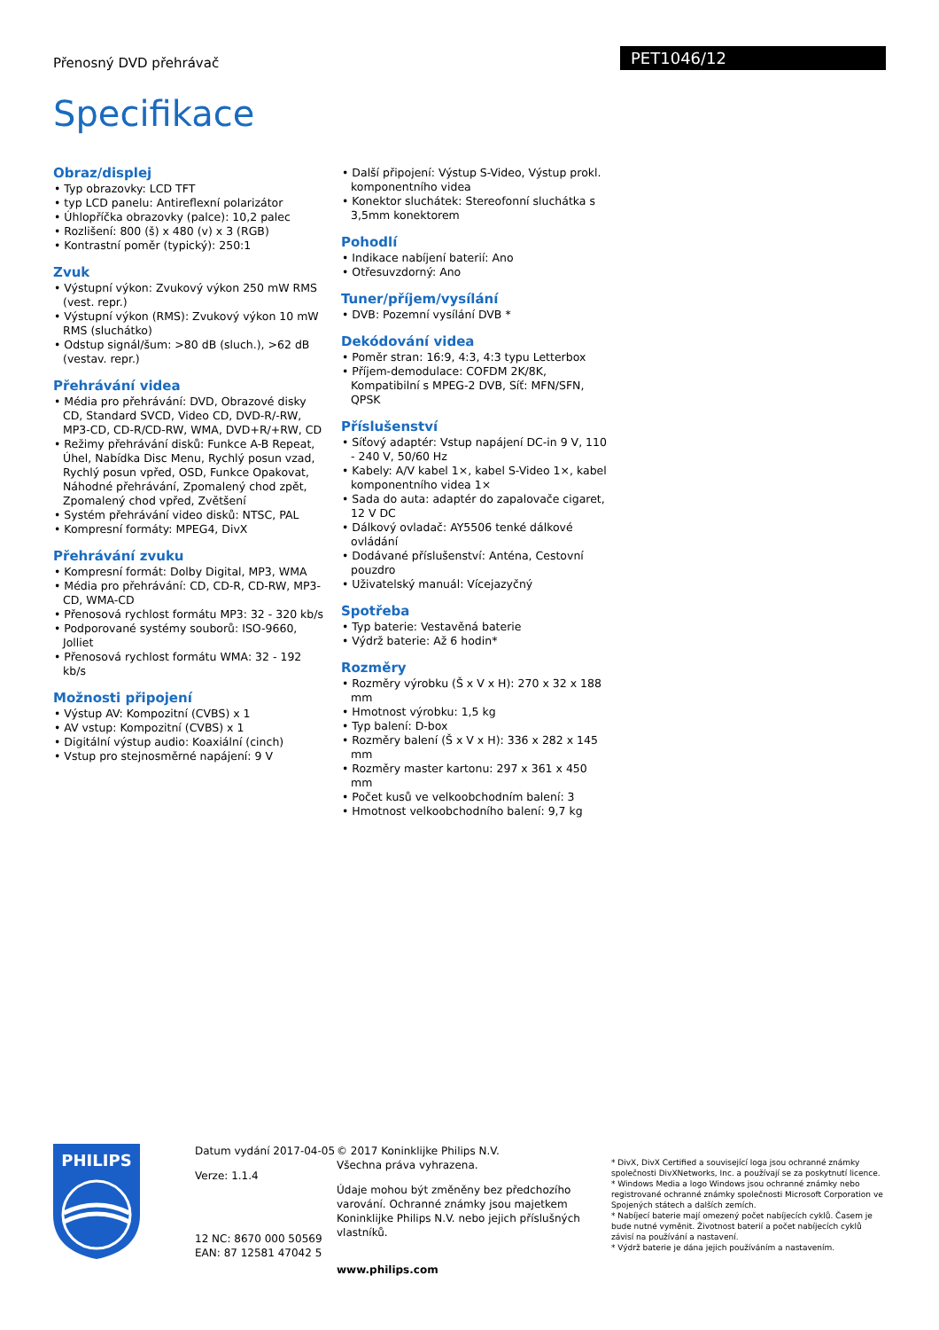Přenosný DVD přehrávač PET1046/12
Specifikace
Obraz/displej
• Typ obrazovky: LCD TFT
• typ LCD panelu: Antireflexní polarizátor
• Úhlopříčka obrazovky (palce): 10,2 palec
• Rozlišení: 800 (š) x 480 (v) x 3 (RGB)
• Kontrastní poměr (typický): 250:1
Zvuk
• Výstupní výkon: Zvukový výkon 250 mW RMS (vest. repr.)
• Výstupní výkon (RMS): Zvukový výkon 10 mW RMS (sluchátko)
• Odstup signál/šum: >80 dB (sluch.), >62 dB (vestav. repr.)
Přehrávání videa
• Média pro přehrávání: DVD, Obrazové disky CD, Standard SVCD, Video CD, DVD-R/-RW, MP3-CD, CD-R/CD-RW, WMA, DVD+R/+RW, CD
• Režimy přehrávání disků: Funkce A-B Repeat, Úhel, Nabídka Disc Menu, Rychlý posun vzad, Rychlý posun vpřed, OSD, Funkce Opakovat, Náhodné přehrávání, Zpomalený chod zpět, Zpomalený chod vpřed, Zvětšení
• Systém přehrávání video disků: NTSC, PAL
• Kompresní formáty: MPEG4, DivX
Přehrávání zvuku
• Kompresní formát: Dolby Digital, MP3, WMA
• Média pro přehrávání: CD, CD-R, CD-RW, MP3-CD, WMA-CD
• Přenosová rychlost formátu MP3: 32 - 320 kb/s
• Podporované systémy souborů: ISO-9660, Jolliet
• Přenosová rychlost formátu WMA: 32 - 192 kb/s
Možnosti připojení
• Výstup AV: Kompozitní (CVBS) x 1
• AV vstup: Kompozitní (CVBS) x 1
• Digitální výstup audio: Koaxiální (cinch)
• Vstup pro stejnosměrné napájení: 9 V
• Další připojení: Výstup S-Video, Výstup prokl. komponentního videa
• Konektor sluchátek: Stereofonní sluchátka s 3,5mm konektorem
Pohodlí
• Indikace nabíjení baterií: Ano
• Otřesuvzdorný: Ano
Tuner/příjem/vysílání
• DVB: Pozemní vysílání DVB *
Dekódování videa
• Poměr stran: 16:9, 4:3, 4:3 typu Letterbox
• Příjem-demodulace: COFDM 2K/8K, Kompatibilní s MPEG-2 DVB, Síť: MFN/SFN, QPSK
Příslušenství
• Síťový adaptér: Vstup napájení DC-in 9 V, 110 - 240 V, 50/60 Hz
• Kabely: A/V kabel 1×, kabel S-Video 1×, kabel komponentního videa 1×
• Sada do auta: adaptér do zapalovače cigaret, 12 V DC
• Dálkový ovladač: AY5506 tenké dálkové ovládání
• Dodávané příslušenství: Anténa, Cestovní pouzdro
• Uživatelský manuál: Vícejazyčný
Spotřeba
• Typ baterie: Vestavěná baterie
• Výdrž baterie: Až 6 hodin*
Rozměry
• Rozměry výrobku (Š x V x H): 270 x 32 x 188 mm
• Hmotnost výrobku: 1,5 kg
• Typ balení: D-box
• Rozměry balení (Š x V x H): 336 x 282 x 145 mm
• Rozměry master kartonu: 297 x 361 x 450 mm
• Počet kusů ve velkoobchodním balení: 3
• Hmotnost velkoobchodního balení: 9,7 kg
PHILIPS
Datum vydání 2017-04-05
Verze: 1.1.4
12 NC: 8670 000 50569
EAN: 87 12581 47042 5
© 2017 Koninklijke Philips N.V.
Všechna práva vyhrazena.
Údaje mohou být změněny bez předchozího varování. Ochranné známky jsou majetkem Koninklijke Philips N.V. nebo jejich příslušných vlastníků.
www.philips.com
* DivX, DivX Certified a související loga jsou ochranné známky společnosti DivXNetworks, Inc. a používají se za poskytnutí licence.
* Windows Media a logo Windows jsou ochranné známky nebo registrované ochranné známky společnosti Microsoft Corporation ve Spojených státech a dalších zemích.
* Nabíjecí baterie mají omezený počet nabíjecích cyklů. Časem je bude nutné vyměnit. Životnost baterií a počet nabíjecích cyklů závisí na používání a nastavení.
* Výdrž baterie je dána jejich používáním a nastavením.